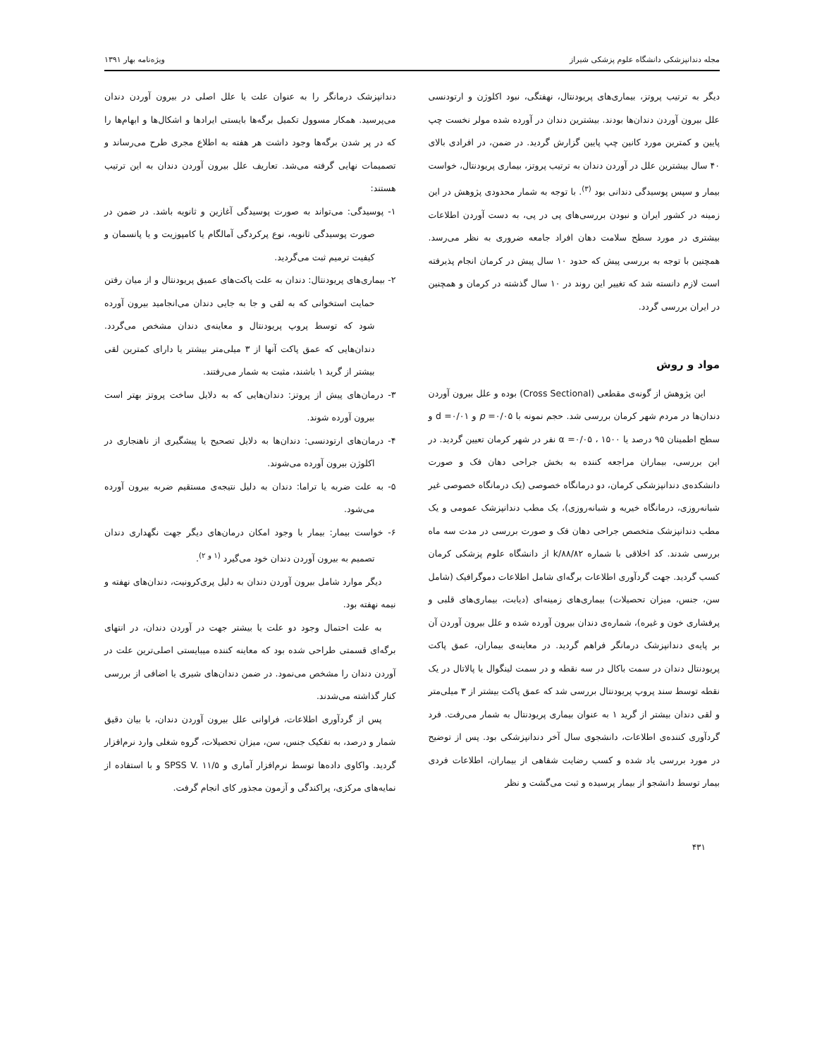مجله دندانپزشکی دانشگاه علوم پزشکی شیراز ویژه‌نامه بهار ۱۳۹۱
دیگر به ترتیب پروتز، بیماری‌های پریودنتال، نهفتگی، نبود اکلوژن و ارتودنسی علل بیرون آوردن دندان‌ها بودند. بیشترین دندان در آورده شده مولر نخست چپ پایین و کمترین مورد کانین چپ پایین گزارش گردید. در ضمن، در افرادی بالای ۴۰ سال بیشترین علل در آوردن دندان به ترتیب پروتز، بیماری پریودنتال، خواست بیمار و سپس پوسیدگی دندانی بود <sup>(۳)</sup>. با توجه به شمار محدودی پژوهش در این زمینه در کشور ایران و نبودن بررسی‌های پی در پی، به دست آوردن اطلاعات بیشتری در مورد سطح سلامت دهان افراد جامعه ضروری به نظر می‌رسد. همچنین با توجه به بررسی پیش که حدود ۱۰ سال پیش در کرمان انجام پذیرفته است لازم دانسته شد که تغییر این روند در ۱۰ سال گذشته در کرمان و همچنین در ایران بررسی گردد.
مواد و روش
این پژوهش از گونه‌ی مقطعی (Cross Sectional) بوده و علل بیرون آوردن دندان‌ها در مردم شهر کرمان بررسی شد. حجم نمونه با p =۰/۰۵ و d =۰/۰۱ و سطح اطمینان ۹۵ درصد یا α =۰/۰۵ ، ۱۵۰۰ نفر در شهر کرمان تعیین گردید. در این بررسی، بیماران مراجعه کننده به بخش جراحی دهان فک و صورت دانشکده‌ی دندانپزشکی کرمان، دو درمانگاه خصوصی (یک درمانگاه خصوصی غیر شبانه‌روزی، درمانگاه خیریه و شبانه‌روزی)، یک مطب دندانپزشک عمومی و یک مطب دندانپزشک متخصص جراحی دهان فک و صورت بررسی در مدت سه ماه بررسی شدند. کد اخلاقی با شماره k/۸۸/۸۲ از دانشگاه علوم پزشکی کرمان کسب گردید. جهت گردآوری اطلاعات برگه‌ای شامل اطلاعات دموگرافیک (شامل سن، جنس، میزان تحصیلات) بیماری‌های زمینه‌ای (دیابت، بیماری‌های قلبی و پرفشاری خون و غیره)، شماره‌ی دندان بیرون آورده شده و علل بیرون آوردن آن بر پایه‌ی دندانپزشک درمانگر فراهم گردید. در معاینه‌ی بیماران، عمق پاکت پریودنتال دندان در سمت باکال در سه نقطه و در سمت لینگوال یا پالاتال در یک نقطه توسط سند پروپ پریودنتال بررسی شد که عمق پاکت بیشتر از ۳ میلی‌متر و لقی دندان بیشتر از گرید ۱ به عنوان بیماری پریودنتال به شمار می‌رفت. فرد گردآوری کننده‌ی اطلاعات، دانشجوی سال آخر دندانپزشکی بود. پس از توضیح در مورد بررسی یاد شده و کسب رضایت شفاهی از بیماران، اطلاعات فردی بیمار توسط دانشجو از بیمار پرسیده و ثبت می‌گشت و نظر
دندانپزشک درمانگر را به عنوان علت یا علل اصلی در بیرون آوردن دندان می‌پرسید. همکار مسوول تکمیل برگه‌ها بایستی ایرادها و اشکال‌ها و ابهام‌ها را که در پر شدن برگه‌ها وجود داشت هر هفته به اطلاع مجری طرح می‌رساند و تصمیمات نهایی گرفته می‌شد. تعاریف علل بیرون آوردن دندان به این ترتیب هستند:
۱- پوسیدگی: می‌تواند به صورت پوسیدگی آغازین و ثانویه باشد. در ضمن در صورت پوسیدگی ثانویه، نوع پرکردگی آمالگام یا کامپوزیت و یا پانسمان و کیفیت ترمیم ثبت می‌گردید.
۲- بیماری‌های پریودنتال: دندان به علت پاکت‌های عمیق پریودنتال و از میان رفتن حمایت استخوانی که به لقی و جا به جایی دندان می‌انجامید بیرون آورده شود که توسط پروپ پریودنتال و معاینه‌ی دندان مشخص می‌گردد. دندان‌هایی که عمق پاکت آنها از ۳ میلی‌متر بیشتر یا دارای کمترین لقی بیشتر از گرید ۱ باشند، مثبت به شمار می‌رفتند.
۳- درمان‌های پیش از پروتز: دندان‌هایی که به دلایل ساخت پروتز بهتر است بیرون آورده شوند.
۴- درمان‌های ارتودنسی: دندان‌ها به دلایل تصحیح یا پیشگیری از ناهنجاری در اکلوژن بیرون آورده می‌شوند.
۵- به علت ضربه یا تراما: دندان به دلیل نتیجه‌ی مستقیم ضربه بیرون آورده می‌شود.
۶- خواست بیمار: بیمار با وجود امکان درمان‌های دیگر جهت نگهداری دندان تصمیم به بیرون آوردن دندان خود می‌گیرد <sup>(۱ و ۲)</sup>.
دیگر موارد شامل بیرون آوردن دندان به دلیل پری‌کرونیت، دندان‌های نهفته و نیمه نهفته بود.
به علت احتمال وجود دو علت یا بیشتر جهت در آوردن دندان، در انتهای برگه‌ای قسمتی طراحی شده بود که معاینه کننده میبایستی اصلی‌ترین علت در آوردن دندان را مشخص می‌نمود. در ضمن دندان‌های شیری یا اضافی از بررسی کنار گذاشته می‌شدند.
پس از گردآوری اطلاعات، فراوانی علل بیرون آوردن دندان، با بیان دقیق شمار و درصد، به تفکیک جنس، سن، میزان تحصیلات، گروه شغلی وارد نرم‌افزار گردید. واکاوی داده‌ها توسط نرم‌افزار آماری و SPSS V. ۱۱/۵ و با استفاده از نمایه‌های مرکزی، پراکندگی و آزمون مجذور کای انجام گرفت.
۴۳۱